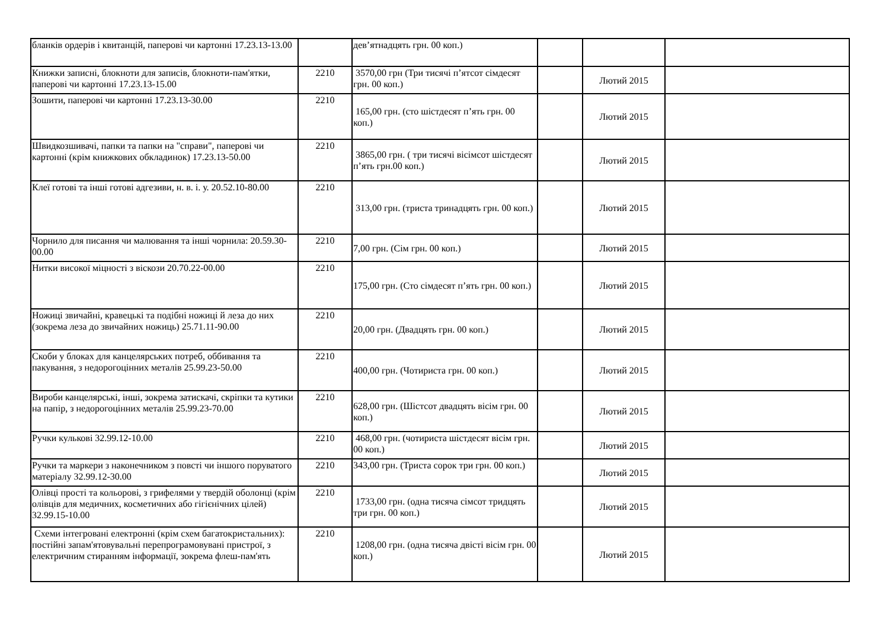| бланків ордерів і квитанцій, паперові чи картонні 17.23.13-13.00 | | дев’ятнадцять грн. 00 коп.) | | | |
| Книжки записні, блокноти для записів, блокноти-пам'ятки, паперові чи картонні 17.23.13-15.00 | 2210 | 3570,00 грн (Три тисячі п’ятсот сімдесят грн. 00 коп.) | | Лютий 2015 | |
| Зошити, паперові чи картонні 17.23.13-30.00 | 2210 | 165,00 грн. (сто шістдесят п’ять грн. 00 коп.) | | Лютий 2015 | |
| Швидкозшивачі, папки та папки на "справи", паперові чи картонні (крім книжкових обкладинок) 17.23.13-50.00 | 2210 | 3865,00 грн. ( три тисячі вісімсот шістдесят п’ять грн.00 коп.) | | Лютий 2015 | |
| Клеї готові та інші готові адгезиви, н. в. і. у. 20.52.10-80.00 | 2210 | 313,00 грн. (триста тринадцять грн. 00 коп.) | | Лютий 2015 | |
| Чорнило для писання чи малювання та інші чорнила: 20.59.30-00.00 | 2210 | 7,00 грн. (Сім грн. 00 коп.) | | Лютий 2015 | |
| Нитки високої міцності з віскози 20.70.22-00.00 | 2210 | 175,00 грн. (Сто сімдесят п’ять грн. 00 коп.) | | Лютий 2015 | |
| Ножиці звичайні, кравецькі та подібні ножиці й леза до них (зокрема леза до звичайних ножиць) 25.71.11-90.00 | 2210 | 20,00 грн. (Двадцять грн. 00 коп.) | | Лютий 2015 | |
| Скоби у блоках для канцелярських потреб, оббивання та пакування, з недорогоцінних металів 25.99.23-50.00 | 2210 | 400,00 грн. (Чотириста грн. 00 коп.) | | Лютий 2015 | |
| Вироби канцелярські, інші, зокрема затискачі, скріпки та кутики на папір, з недорогоцінних металів 25.99.23-70.00 | 2210 | 628,00 грн. (Шістсот двадцять вісім грн. 00 коп.) | | Лютий 2015 | |
| Ручки кулькові 32.99.12-10.00 | 2210 | 468,00 грн. (чотириста шістдесят вісім грн. 00 коп.) | | Лютий 2015 | |
| Ручки та маркери з наконечником з повсті чи іншого поруватого матеріалу 32.99.12-30.00 | 2210 | 343,00 грн. (Триста сорок три грн. 00 коп.) | | Лютий 2015 | |
| Олівці прості та кольорові, з грифелями у твердій оболонці (крім олівців для медичних, косметичних або гігієнічних цілей) 32.99.15-10.00 | 2210 | 1733,00 грн. (одна тисяча сімсот тридцять три грн. 00 коп.) | | Лютий 2015 | |
| Схеми інтегровані електронні (крім схем багатокристальних): постійні запам'ятовувальні перепрограмовувані пристрої, з електричним стиранням інформації, зокрема флеш-пам'ять | 2210 | 1208,00 грн. (одна тисяча двісті вісім грн. 00 коп.) | | Лютий 2015 | |